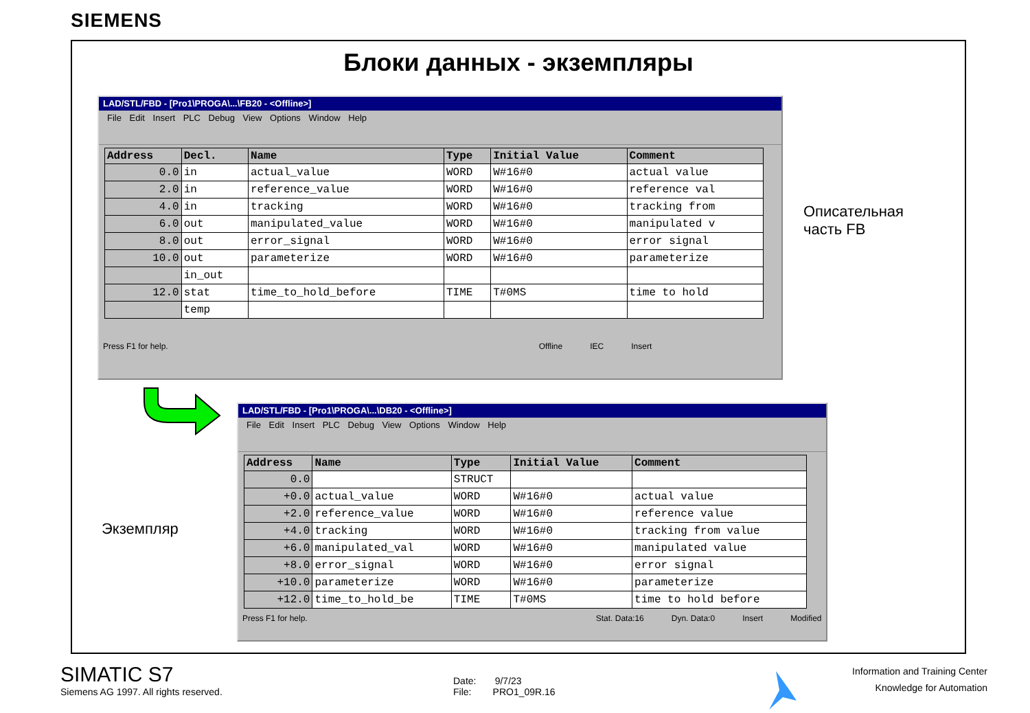SIEMENS
Блоки данных - экземпляры
LAD/STL/FBD - [Pro1\PROGA\...\FB20 - <Offline>]
File Edit Insert PLC Debug View Options Window Help
| Address | Decl. | Name | Type | Initial Value | Comment |
| --- | --- | --- | --- | --- | --- |
| 0.0 | in | actual_value | WORD | W#16#0 | actual value |
| 2.0 | in | reference_value | WORD | W#16#0 | reference val |
| 4.0 | in | tracking | WORD | W#16#0 | tracking from |
| 6.0 | out | manipulated_value | WORD | W#16#0 | manipulated v |
| 8.0 | out | error_signal | WORD | W#16#0 | error signal |
| 10.0 | out | parameterize | WORD | W#16#0 | parameterize |
| | in_out | | | | |
| 12.0 | stat | time_to_hold_before | TIME | T#0MS | time to hold |
| | temp | | | | |
Press F1 for help. Offline IEC Insert
Описательная
часть FB
LAD/STL/FBD - [Pro1\PROGA\...\DB20 - <Offline>]
File Edit Insert PLC Debug View Options Window Help
| Address | Name | Type | Initial Value | Comment |
| --- | --- | --- | --- | --- |
| 0.0 | | STRUCT | | |
| +0.0 | actual_value | WORD | W#16#0 | actual value |
| +2.0 | reference_value | WORD | W#16#0 | reference value |
| +4.0 | tracking | WORD | W#16#0 | tracking from value |
| +6.0 | manipulated_val | WORD | W#16#0 | manipulated value |
| +8.0 | error_signal | WORD | W#16#0 | error signal |
| +10.0 | parameterize | WORD | W#16#0 | parameterize |
| +12.0 | time_to_hold_be | TIME | T#0MS | time to hold before |
Press F1 for help. Stat. Data:16 Dyn. Data:0 Insert Modified
Экземпляр
SIMATIC S7
Siemens AG 1997. All rights reserved.
Date: 9/7/23
File: PRO1_09R.16
Information and Training Center
Knowledge for Automation